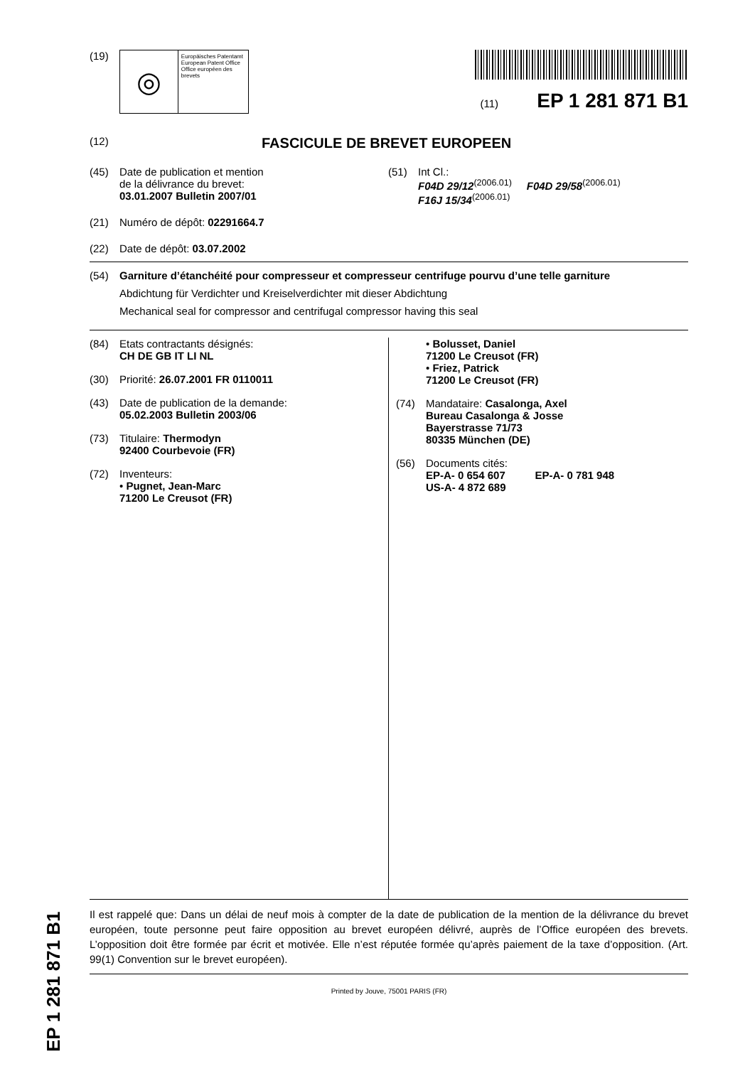EP 1 281 871 B1
(19)
◎
Europäisches Patentamt
European Patent Office
Office européen des brevets
(11) EP 1 281 871 B1
(12)
FASCICULE DE BREVET EUROPEEN
(45) Date de publication et mention
de la délivrance du brevet:
03.01.2007 Bulletin 2007/01
(21) Numéro de dépôt: 02291664.7
(22) Date de dépôt: 03.07.2002
(51) Int Cl.:
F04D 29/12<sup>(2006.01)</sup> F04D 29/58<sup>(2006.01)</sup>
F16J 15/34<sup>(2006.01)</sup>
(54) Garniture d’étanchéité pour compresseur et compresseur centrifuge pourvu d’une telle garniture
Abdichtung für Verdichter und Kreiselverdichter mit dieser Abdichtung
Mechanical seal for compressor and centrifugal compressor having this seal
(84) Etats contractants désignés:
CH DE GB IT LI NL
(30) Priorité: 26.07.2001 FR 0110011
(43) Date de publication de la demande:
05.02.2003 Bulletin 2003/06
(73) Titulaire: Thermodyn
92400 Courbevoie (FR)
(72) Inventeurs:
• Pugnet, Jean-Marc
71200 Le Creusot (FR)
• Bolusset, Daniel
71200 Le Creusot (FR)
• Friez, Patrick
71200 Le Creusot (FR)
(74) Mandataire: Casalonga, Axel
Bureau Casalonga & Josse
Bayerstrasse 71/73
80335 München (DE)
(56) Documents cités:
EP-A- 0 654 607 EP-A- 0 781 948
US-A- 4 872 689
Il est rappelé que: Dans un délai de neuf mois à compter de la date de publication de la mention de la délivrance du brevet européen, toute personne peut faire opposition au brevet européen délivré, auprès de l’Office européen des brevets. L’opposition doit être formée par écrit et motivée. Elle n’est réputée formée qu’après paiement de la taxe d’opposition. (Art. 99(1) Convention sur le brevet européen).
Printed by Jouve, 75001 PARIS (FR)